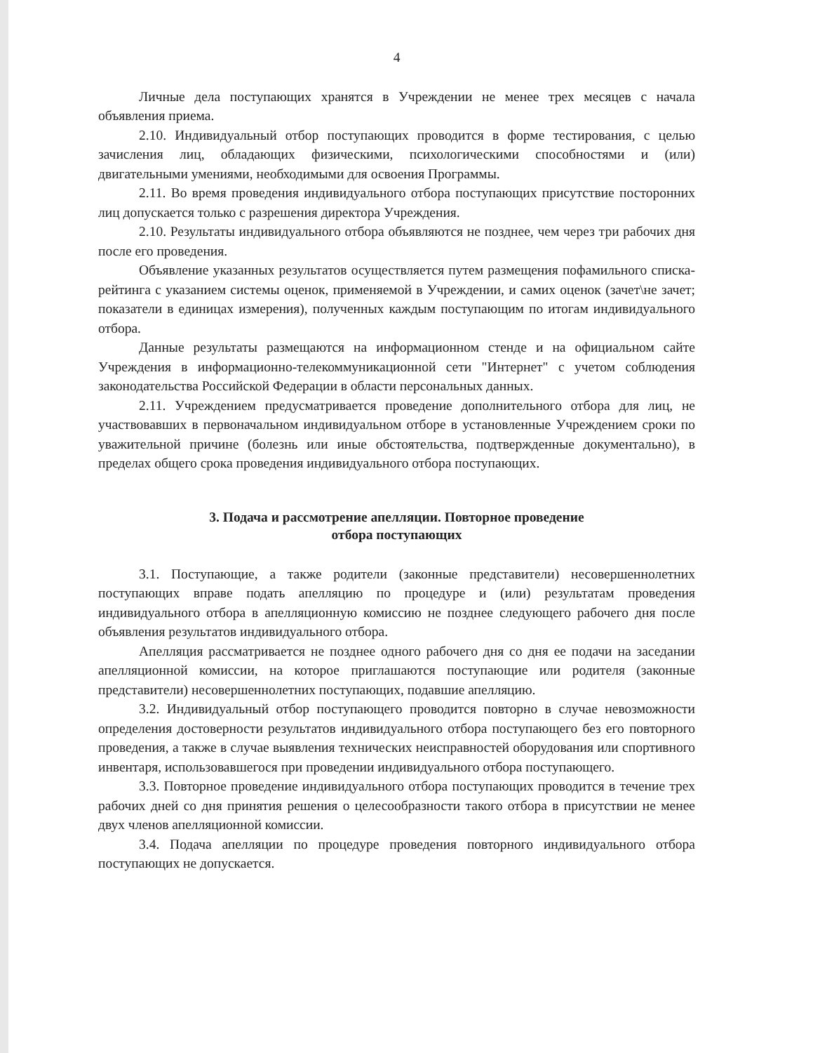4
Личные дела поступающих хранятся в Учреждении не менее трех месяцев с начала объявления приема.
2.10. Индивидуальный отбор поступающих проводится в форме тестирования, с целью зачисления лиц, обладающих физическими, психологическими способностями и (или) двигательными умениями, необходимыми для освоения Программы.
2.11. Во время проведения индивидуального отбора поступающих присутствие посторонних лиц допускается только с разрешения директора Учреждения.
2.10. Результаты индивидуального отбора объявляются не позднее, чем через три рабочих дня после его проведения.
Объявление указанных результатов осуществляется путем размещения пофамильного списка-рейтинга с указанием системы оценок, применяемой в Учреждении, и самих оценок (зачет\не зачет; показатели в единицах измерения), полученных каждым поступающим по итогам индивидуального отбора.
Данные результаты размещаются на информационном стенде и на официальном сайте Учреждения в информационно-телекоммуникационной сети "Интернет" с учетом соблюдения законодательства Российской Федерации в области персональных данных.
2.11. Учреждением предусматривается проведение дополнительного отбора для лиц, не участвовавших в первоначальном индивидуальном отборе в установленные Учреждением сроки по уважительной причине (болезнь или иные обстоятельства, подтвержденные документально), в пределах общего срока проведения индивидуального отбора поступающих.
3. Подача и рассмотрение апелляции. Повторное проведение
отбора поступающих
3.1. Поступающие, а также родители (законные представители) несовершеннолетних поступающих вправе подать апелляцию по процедуре и (или) результатам проведения индивидуального отбора в апелляционную комиссию не позднее следующего рабочего дня после объявления результатов индивидуального отбора.
Апелляция рассматривается не позднее одного рабочего дня со дня ее подачи на заседании апелляционной комиссии, на которое приглашаются поступающие или родителя (законные представители) несовершеннолетних поступающих, подавшие апелляцию.
3.2. Индивидуальный отбор поступающего проводится повторно в случае невозможности определения достоверности результатов индивидуального отбора поступающего без его повторного проведения, а также в случае выявления технических неисправностей оборудования или спортивного инвентаря, использовавшегося при проведении индивидуального отбора поступающего.
3.3. Повторное проведение индивидуального отбора поступающих проводится в течение трех рабочих дней со дня принятия решения о целесообразности такого отбора в присутствии не менее двух членов апелляционной комиссии.
3.4. Подача апелляции по процедуре проведения повторного индивидуального отбора поступающих не допускается.